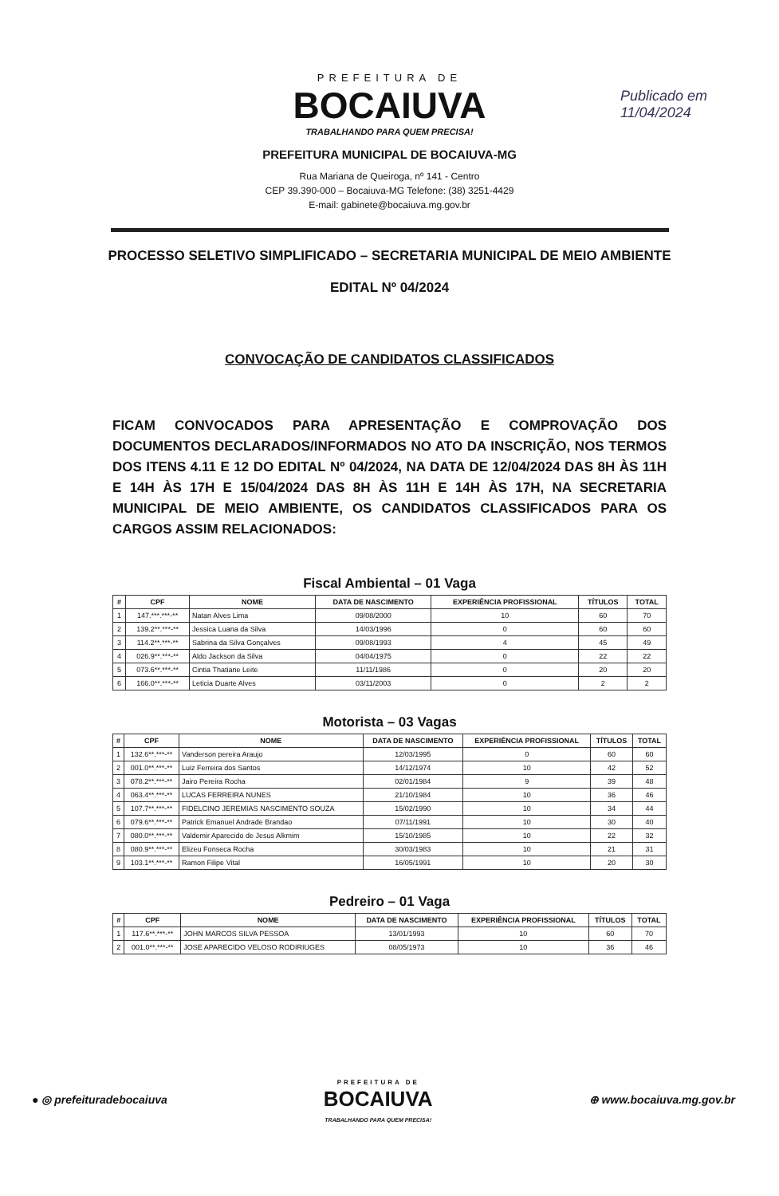PREFEITURA DE
BOCAIUVA
TRABALHANDO PARA QUEM PRECISA!
PREFEITURA MUNICIPAL DE BOCAIUVA-MG
Rua Mariana de Queiroga, nº 141 - Centro
CEP 39.390-000 – Bocaiuva-MG Telefone: (38) 3251-4429
E-mail: gabinete@bocaiuva.mg.gov.br
Publicado em
11/04/2024
PROCESSO SELETIVO SIMPLIFICADO – SECRETARIA MUNICIPAL DE MEIO AMBIENTE
EDITAL Nº 04/2024
CONVOCAÇÃO DE CANDIDATOS CLASSIFICADOS
FICAM CONVOCADOS PARA APRESENTAÇÃO E COMPROVAÇÃO DOS DOCUMENTOS DECLARADOS/INFORMADOS NO ATO DA INSCRIÇÃO, NOS TERMOS DOS ITENS 4.11 E 12 DO EDITAL Nº 04/2024, NA DATA DE 12/04/2024 DAS 8H ÀS 11H E 14H ÀS 17H E 15/04/2024 DAS 8H ÀS 11H E 14H ÀS 17H, NA SECRETARIA MUNICIPAL DE MEIO AMBIENTE, OS CANDIDATOS CLASSIFICADOS PARA OS CARGOS ASSIM RELACIONADOS:
Fiscal Ambiental – 01 Vaga
| # | CPF | NOME | DATA DE NASCIMENTO | EXPERIÊNCIA PROFISSIONAL | TÍTULOS | TOTAL |
| --- | --- | --- | --- | --- | --- | --- |
| 1 | 147.***.***-** | Natan Alves Lima | 09/08/2000 | 10 | 60 | 70 |
| 2 | 139.2**.***-** | Jessica Luana da Silva | 14/03/1996 | 0 | 60 | 60 |
| 3 | 114.2**.***-** | Sabrina da Silva Gonçalves | 09/08/1993 | 4 | 45 | 49 |
| 4 | 026.9**.***-** | Aldo Jackson da Silva | 04/04/1975 | 0 | 22 | 22 |
| 5 | 073.6**.***-** | Cintia Thatiane Leite | 11/11/1986 | 0 | 20 | 20 |
| 6 | 166.0**.***-** | Leticia Duarte Alves | 03/11/2003 | 0 | 2 | 2 |
Motorista – 03 Vagas
| # | CPF | NOME | DATA DE NASCIMENTO | EXPERIÊNCIA PROFISSIONAL | TÍTULOS | TOTAL |
| --- | --- | --- | --- | --- | --- | --- |
| 1 | 132.6**.***-** | Vanderson pereira Araujo | 12/03/1995 | 0 | 60 | 60 |
| 2 | 001.0**.***-** | Luiz Ferreira dos Santos | 14/12/1974 | 10 | 42 | 52 |
| 3 | 078.2**.***-** | Jairo Pereira Rocha | 02/01/1984 | 9 | 39 | 48 |
| 4 | 063.4**.***-** | LUCAS FERREIRA NUNES | 21/10/1984 | 10 | 36 | 46 |
| 5 | 107.7**.***-** | FIDELCINO JEREMIAS NASCIMENTO SOUZA | 15/02/1990 | 10 | 34 | 44 |
| 6 | 079.6**.***-** | Patrick Emanuel Andrade Brandao | 07/11/1991 | 10 | 30 | 40 |
| 7 | 080.0**.***-** | Valdemir Aparecido de Jesus Alkmim | 15/10/1985 | 10 | 22 | 32 |
| 8 | 080.9**.***-** | Elizeu Fonseca Rocha | 30/03/1983 | 10 | 21 | 31 |
| 9 | 103.1**.***-** | Ramon Filipe Vital | 16/05/1991 | 10 | 20 | 30 |
Pedreiro – 01 Vaga
| # | CPF | NOME | DATA DE NASCIMENTO | EXPERIÊNCIA PROFISSIONAL | TÍTULOS | TOTAL |
| --- | --- | --- | --- | --- | --- | --- |
| 1 | 117.6**.***-** | JOHN MARCOS SILVA PESSOA | 13/01/1993 | 10 | 60 | 70 |
| 2 | 001.0**.***-** | JOSE APARECIDO VELOSO RODIRIUGES | 08/05/1973 | 10 | 36 | 46 |
● ◎ prefeituradebocaiuva PREFEITURA DE
BOCAIUVA
TRABALHANDO PARA QUEM PRECISA! ⊕ www.bocaiuva.mg.gov.br